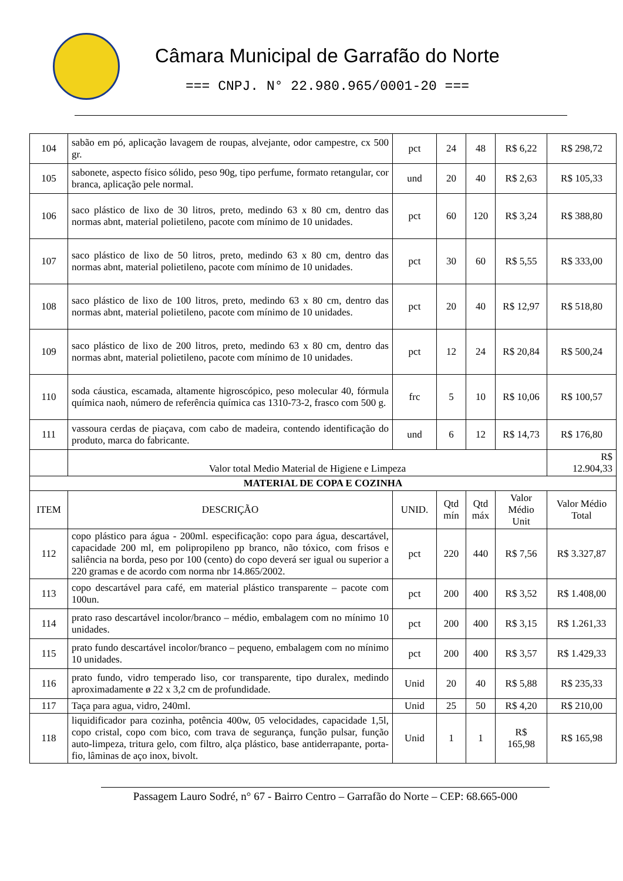Câmara Municipal de Garrafão do Norte
=== CNPJ. N° 22.980.965/0001-20 ===
| 104 | sabão em pó, aplicação lavagem de roupas, alvejante, odor campestre, cx 500 gr. | pct | 24 | 48 | R$ 6,22 | R$ 298,72 |
| 105 | sabonete, aspecto físico sólido, peso 90g, tipo perfume, formato retangular, cor branca, aplicação pele normal. | und | 20 | 40 | R$ 2,63 | R$ 105,33 |
| 106 | saco plástico de lixo de 30 litros, preto, medindo 63 x 80 cm, dentro das normas abnt, material polietileno, pacote com mínimo de 10 unidades. | pct | 60 | 120 | R$ 3,24 | R$ 388,80 |
| 107 | saco plástico de lixo de 50 litros, preto, medindo 63 x 80 cm, dentro das normas abnt, material polietileno, pacote com mínimo de 10 unidades. | pct | 30 | 60 | R$ 5,55 | R$ 333,00 |
| 108 | saco plástico de lixo de 100 litros, preto, medindo 63 x 80 cm, dentro das normas abnt, material polietileno, pacote com mínimo de 10 unidades. | pct | 20 | 40 | R$ 12,97 | R$ 518,80 |
| 109 | saco plástico de lixo de 200 litros, preto, medindo 63 x 80 cm, dentro das normas abnt, material polietileno, pacote com mínimo de 10 unidades. | pct | 12 | 24 | R$ 20,84 | R$ 500,24 |
| 110 | soda cáustica, escamada, altamente higroscópico, peso molecular 40, fórmula química naoh, número de referência química cas 1310-73-2, frasco com 500 g. | frc | 5 | 10 | R$ 10,06 | R$ 100,57 |
| 111 | vassoura cerdas de piaçava, com cabo de madeira, contendo identificação do produto, marca do fabricante. | und | 6 | 12 | R$ 14,73 | R$ 176,80 |
| | Valor total Medio Material de Higiene e Limpeza | | | | | R$ 12.904,33 |
| MATERIAL DE COPA E COZINHA | | | | | | |
| ITEM | DESCRIÇÃO | UNID. | Qtd mín | Qtd máx | Valor Médio Unit | Valor Médio Total |
| 112 | copo plástico para água - 200ml. especificação: copo para água, descartável, capacidade 200 ml, em polipropileno pp branco, não tóxico, com frisos e saliência na borda, peso por 100 (cento) do copo deverá ser igual ou superior a 220 gramas e de acordo com norma nbr 14.865/2002. | pct | 220 | 440 | R$ 7,56 | R$ 3.327,87 |
| 113 | copo descartável para café, em material plástico transparente – pacote com 100un. | pct | 200 | 400 | R$ 3,52 | R$ 1.408,00 |
| 114 | prato raso descartável incolor/branco – médio, embalagem com no mínimo 10 unidades. | pct | 200 | 400 | R$ 3,15 | R$ 1.261,33 |
| 115 | prato fundo descartável incolor/branco – pequeno, embalagem com no mínimo 10 unidades. | pct | 200 | 400 | R$ 3,57 | R$ 1.429,33 |
| 116 | prato fundo, vidro temperado liso, cor transparente, tipo duralex, medindo aproximadamente ø 22 x 3,2 cm de profundidade. | Unid | 20 | 40 | R$ 5,88 | R$ 235,33 |
| 117 | Taça para agua, vidro, 240ml. | Unid | 25 | 50 | R$ 4,20 | R$ 210,00 |
| 118 | liquidificador para cozinha, potência 400w, 05 velocidades, capacidade 1,5l, copo cristal, copo com bico, com trava de segurança, função pulsar, função auto-limpeza, tritura gelo, com filtro, alça plástico, base antiderrapante, porta-fio, lâminas de aço inox, bivolt. | Unid | 1 | 1 | R$ 165,98 | R$ 165,98 |
Passagem Lauro Sodré, n° 67 - Bairro Centro – Garrafão do Norte – CEP: 68.665-000